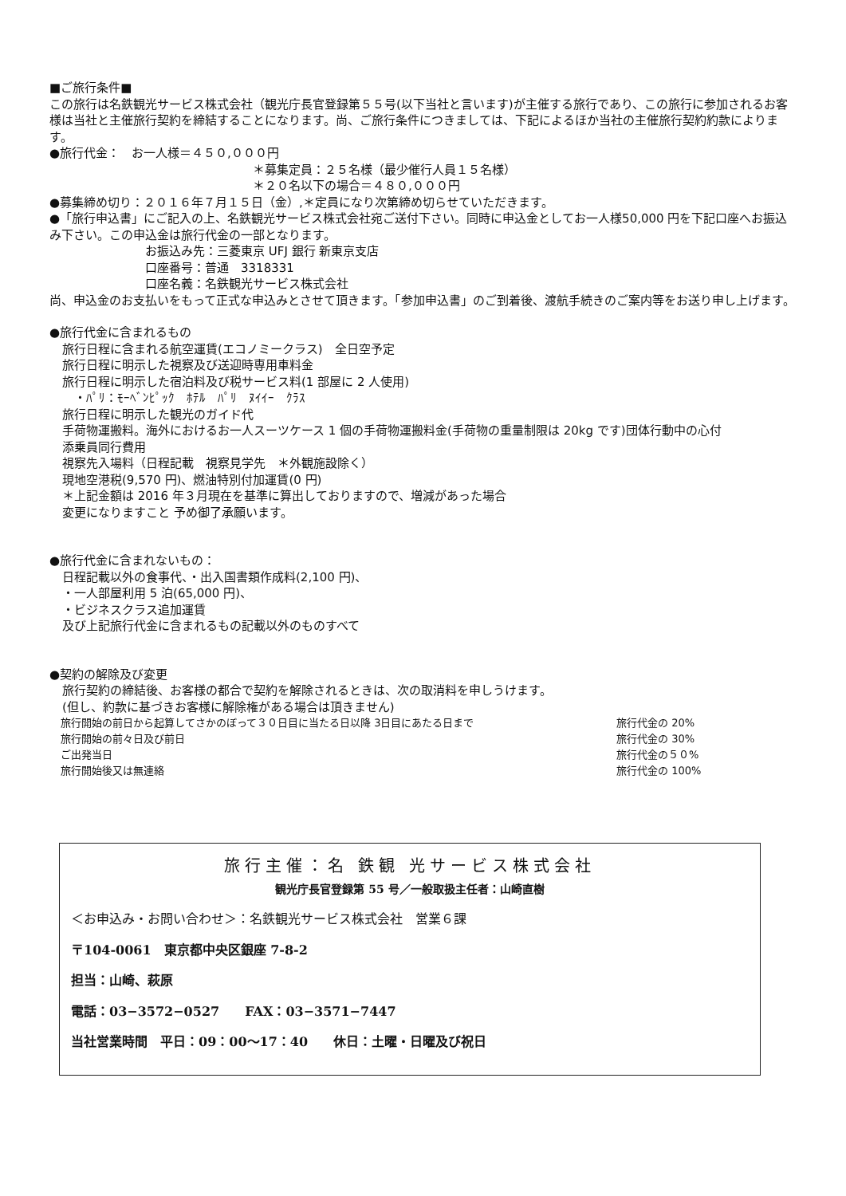■ご旅行条件■
この旅行は名鉄観光サービス株式会社（観光庁長官登録第５５号(以下当社と言います)が主催する旅行であり、この旅行に参加されるお客様は当社と主催旅行契約を締結することになります。尚、ご旅行条件につきましては、下記によるほか当社の主催旅行契約約款によります。
●旅行代金：　お一人様＝４５０,０００円
＊募集定員：２５名様（最少催行人員１５名様）
＊２０名以下の場合＝４８０,０００円
●募集締め切り：２０１６年７月１５日（金）,＊定員になり次第締め切らせていただきます。
●「旅行申込書」にご記入の上、名鉄観光サービス株式会社宛ご送付下さい。同時に申込金としてお一人様50,000 円を下記口座へお振込み下さい。この申込金は旅行代金の一部となります。
お振込み先：三菱東京 UFJ 銀行 新東京支店
口座番号：普通　3318331
口座名義：名鉄観光サービス株式会社
尚、申込金のお支払いをもって正式な申込みとさせて頂きます。「参加申込書」のご到着後、渡航手続きのご案内等をお送り申し上げます。
●旅行代金に含まれるもの
旅行日程に含まれる航空運賃(エコノミークラス)　全日空予定
旅行日程に明示した視察及び送迎時専用車料金
旅行日程に明示した宿泊料及び税サービス料(1 部屋に 2 人使用)
　・ﾊﾟﾘ：ﾓｰﾍﾞﾝﾋﾟｯｸ　ﾎﾃﾙ　ﾊﾟﾘ　ﾇｲｲｰ　ｸﾗｽ
旅行日程に明示した観光のガイド代
手荷物運搬料。海外におけるお一人スーツケース 1 個の手荷物運搬料金(手荷物の重量制限は 20kg です)団体行動中の心付
添乗員同行費用
視察先入場料（日程記載　視察見学先　＊外観施設除く）
現地空港税(9,570 円)、燃油特別付加運賃(0 円)
＊上記金額は 2016 年３月現在を基準に算出しておりますので、増減があった場合
変更になりますこと 予め御了承願います。
●旅行代金に含まれないもの：
日程記載以外の食事代、・出入国書類作成料(2,100 円)、
・一人部屋利用 5 泊(65,000 円)、
・ビジネスクラス追加運賃
及び上記旅行代金に含まれるもの記載以外のものすべて
●契約の解除及び変更
旅行契約の締結後、お客様の都合で契約を解除されるときは、次の取消料を申しうけます。
(但し、約款に基づきお客様に解除権がある場合は頂きません)
| 旅行開始の前日から起算してさかのぼって３０日目に当たる日以降 3日目にあたる日まで | 旅行代金の 20% |
| 旅行開始の前々日及び前日 | 旅行代金の 30% |
| ご出発当日 | 旅行代金の５０% |
| 旅行開始後又は無連絡 | 旅行代金の 100% |
旅行主催：名 鉄観 光サービス株式会社
観光庁長官登録第 55 号／一般取扱主任者：山崎直樹
＜お申込み・お問い合わせ＞：名鉄観光サービス株式会社　営業６課
〒104-0061　東京都中央区銀座 7-8-2
担当：山崎、萩原
電話：03−3572−0527　　FAX：03−3571−7447
当社営業時間　平日：09：00～17：40　　休日：土曜・日曜及び祝日